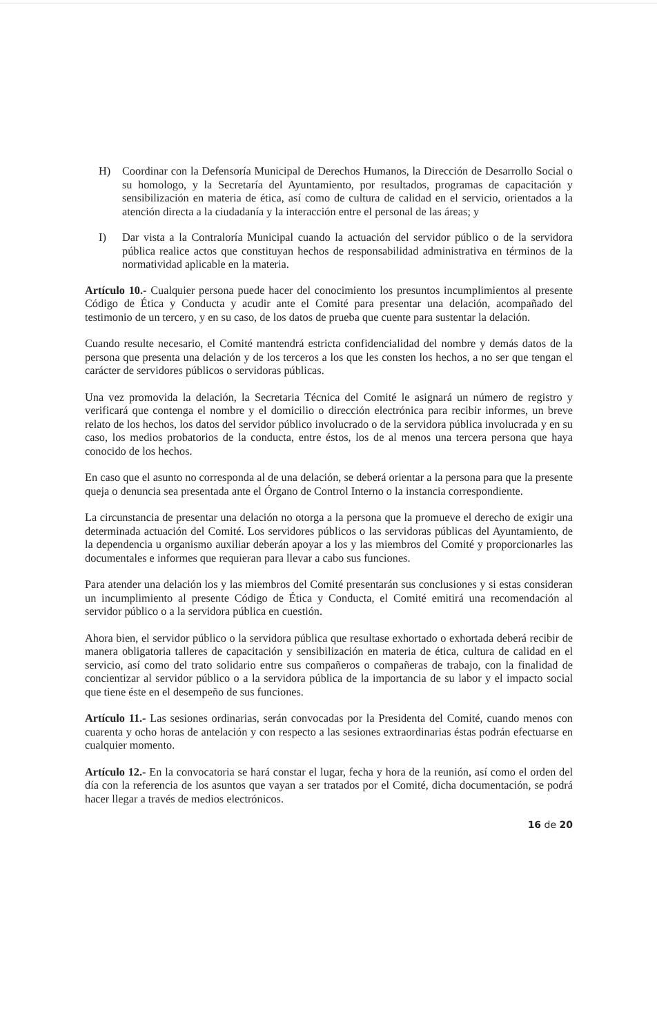H) Coordinar con la Defensoría Municipal de Derechos Humanos, la Dirección de Desarrollo Social o su homologo, y la Secretaría del Ayuntamiento, por resultados, programas de capacitación y sensibilización en materia de ética, así como de cultura de calidad en el servicio, orientados a la atención directa a la ciudadanía y la interacción entre el personal de las áreas; y
I) Dar vista a la Contraloría Municipal cuando la actuación del servidor público o de la servidora pública realice actos que constituyan hechos de responsabilidad administrativa en términos de la normatividad aplicable en la materia.
Artículo 10.- Cualquier persona puede hacer del conocimiento los presuntos incumplimientos al presente Código de Ética y Conducta y acudir ante el Comité para presentar una delación, acompañado del testimonio de un tercero, y en su caso, de los datos de prueba que cuente para sustentar la delación.
Cuando resulte necesario, el Comité mantendrá estricta confidencialidad del nombre y demás datos de la persona que presenta una delación y de los terceros a los que les consten los hechos, a no ser que tengan el carácter de servidores públicos o servidoras públicas.
Una vez promovida la delación, la Secretaria Técnica del Comité le asignará un número de registro y verificará que contenga el nombre y el domicilio o dirección electrónica para recibir informes, un breve relato de los hechos, los datos del servidor público involucrado o de la servidora pública involucrada y en su caso, los medios probatorios de la conducta, entre éstos, los de al menos una tercera persona que haya conocido de los hechos.
En caso que el asunto no corresponda al de una delación, se deberá orientar a la persona para que la presente queja o denuncia sea presentada ante el Órgano de Control Interno o la instancia correspondiente.
La circunstancia de presentar una delación no otorga a la persona que la promueve el derecho de exigir una determinada actuación del Comité. Los servidores públicos o las servidoras públicas del Ayuntamiento, de la dependencia u organismo auxiliar deberán apoyar a los y las miembros del Comité y proporcionarles las documentales e informes que requieran para llevar a cabo sus funciones.
Para atender una delación los y las miembros del Comité presentarán sus conclusiones y si estas consideran un incumplimiento al presente Código de Ética y Conducta, el Comité emitirá una recomendación al servidor público o a la servidora pública en cuestión.
Ahora bien, el servidor público o la servidora pública que resultase exhortado o exhortada deberá recibir de manera obligatoria talleres de capacitación y sensibilización en materia de ética, cultura de calidad en el servicio, así como del trato solidario entre sus compañeros o compañeras de trabajo, con la finalidad de concientizar al servidor público o a la servidora pública de la importancia de su labor y el impacto social que tiene éste en el desempeño de sus funciones.
Artículo 11.- Las sesiones ordinarias, serán convocadas por la Presidenta del Comité, cuando menos con cuarenta y ocho horas de antelación y con respecto a las sesiones extraordinarias éstas podrán efectuarse en cualquier momento.
Artículo 12.- En la convocatoria se hará constar el lugar, fecha y hora de la reunión, así como el orden del día con la referencia de los asuntos que vayan a ser tratados por el Comité, dicha documentación, se podrá hacer llegar a través de medios electrónicos.
16 de 20